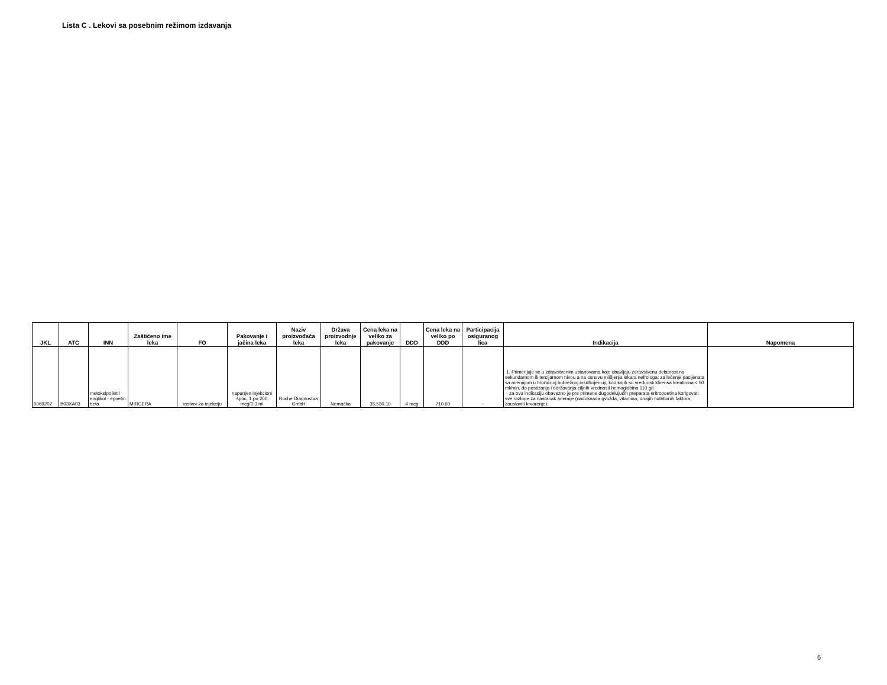Lista C . Lekovi sa posebnim režimom izdavanja
| JKL | ATC | INN | Zaštićeno ime leka | FO | Pakovanje i jačina leka | Naziv proizvođača leka | Država proizvodnje leka | Cena leka na veliko za pakovanje | DDD | Cena leka na veliko po DDD | Participacija osiguranog lica | Indikacija | Napomena |
| --- | --- | --- | --- | --- | --- | --- | --- | --- | --- | --- | --- | --- | --- |
| 0069202 | B03XA03 | metoksipolietil englikol - epoetin beta | MIRCERA | rastvor za injekciju | napunjen injekcioni špric, 1 po 200 mcg/0,3 ml | Roche Diagnostics GmbH | Nemačka | 35,530.10 | 4 mcg | 710.60 | - | 1. Primenjuje se u zdravstvenim ustanovama koje obavljaju zdravstvenu delatnost na sekundarnom ili tercijarnom nivou a na osnovu mišljenja lekara nefrologa: za lečenje pacijenata sa anemijom u hroničnoj bubrežnoj insuficijenciji, kod kojih su vrednosti klirensa kreatinina ≤ 50 ml/min, do postizanja i održavanja ciljnih vrednosti hemoglobina 110 g/l. - za ovu indikaciju obavezno je pre primene dugodelujućih preparata eritropoetina korigovati sve razloge za nastanak anemije (nadoknada gvožđa, vitamina, drugih nutritivnih faktora, zaustaviti krvarenje). | |
6